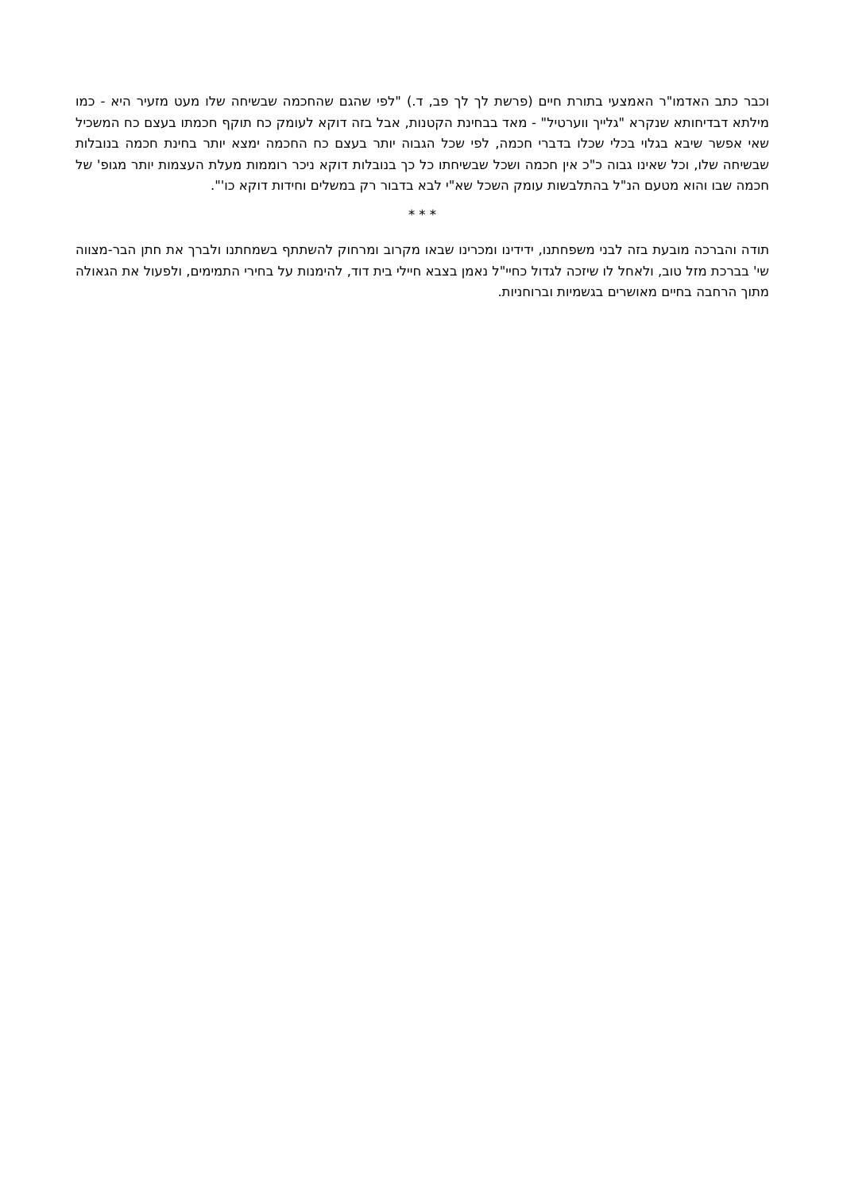וכבר כתב האדמו"ר האמצעי בתורת חיים (פרשת לך לך פב, ד.) "לפי שהגם שהחכמה שבשיחה שלו מעט מזעיר היא - כמו מילתא דבדיחותא שנקרא "גלייך ווערטיל" - מאד בבחינת הקטנות, אבל בזה דוקא לעומק כח תוקף חכמתו בעצם כח המשכיל שאי אפשר שיבא בגלוי בכלי שכלו בדברי חכמה, לפי שכל הגבוה יותר בעצם כח החכמה ימצא יותר בחינת חכמה בנובלות שבשיחה שלו, וכל שאינו גבוה כ"כ אין חכמה ושכל שבשיחתו כל כך בנובלות דוקא ניכר רוממות מעלת העצמות יותר מגופ' של חכמה שבו והוא מטעם הנ"ל בהתלבשות עומק השכל שא"י לבא בדבור רק במשלים וחידות דוקא כו'".
* * *
תודה והברכה מובעת בזה לבני משפחתנו, ידידינו ומכרינו שבאו מקרוב ומרחוק להשתתף בשמחתנו ולברך את חתן הבר-מצווה שי' בברכת מזל טוב, ולאחל לו שיזכה לגדול כחיי"ל נאמן בצבא חיילי בית דוד, להימנות על בחירי התמימים, ולפעול את הגאולה מתוך הרחבה בחיים מאושרים בגשמיות וברוחניות.